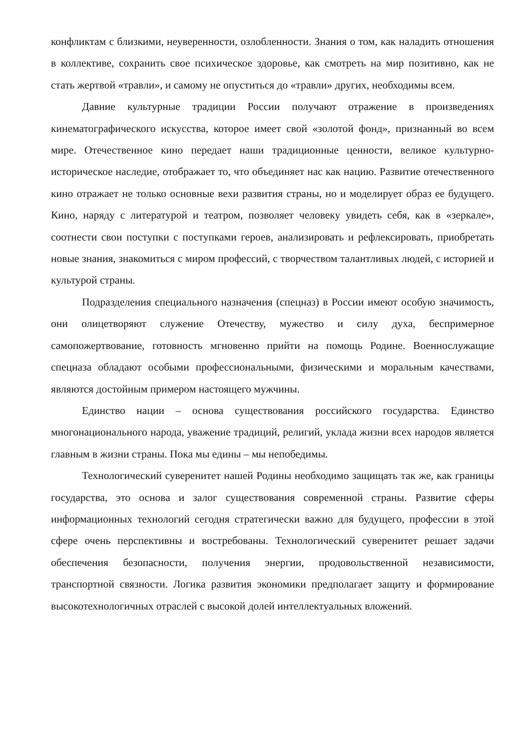конфликтам с близкими, неуверенности, озлобленности. Знания о том, как наладить отношения в коллективе, сохранить свое психическое здоровье, как смотреть на мир позитивно, как не стать жертвой «травли», и самому не опуститься до «травли» других, необходимы всем.
Давние культурные традиции России получают отражение в произведениях кинематографического искусства, которое имеет свой «золотой фонд», признанный во всем мире. Отечественное кино передает наши традиционные ценности, великое культурно-историческое наследие, отображает то, что объединяет нас как нацию. Развитие отечественного кино отражает не только основные вехи развития страны, но и моделирует образ ее будущего. Кино, наряду с литературой и театром, позволяет человеку увидеть себя, как в «зеркале», соотнести свои поступки с поступками героев, анализировать и рефлексировать, приобретать новые знания, знакомиться с миром профессий, с творчеством талантливых людей, с историей и культурой страны.
Подразделения специального назначения (спецназ) в России имеют особую значимость, они олицетворяют служение Отечеству, мужество и силу духа, беспримерное самопожертвование, готовность мгновенно прийти на помощь Родине. Военнослужащие спецназа обладают особыми профессиональными, физическими и моральным качествами, являются достойным примером настоящего мужчины.
Единство нации – основа существования российского государства. Единство многонационального народа, уважение традиций, религий, уклада жизни всех народов является главным в жизни страны. Пока мы едины – мы непобедимы.
Технологический суверенитет нашей Родины необходимо защищать так же, как границы государства, это основа и залог существования современной страны. Развитие сферы информационных технологий сегодня стратегически важно для будущего, профессии в этой сфере очень перспективны и востребованы. Технологический суверенитет решает задачи обеспечения безопасности, получения энергии, продовольственной независимости, транспортной связности. Логика развития экономики предполагает защиту и формирование высокотехнологичных отраслей с высокой долей интеллектуальных вложений.